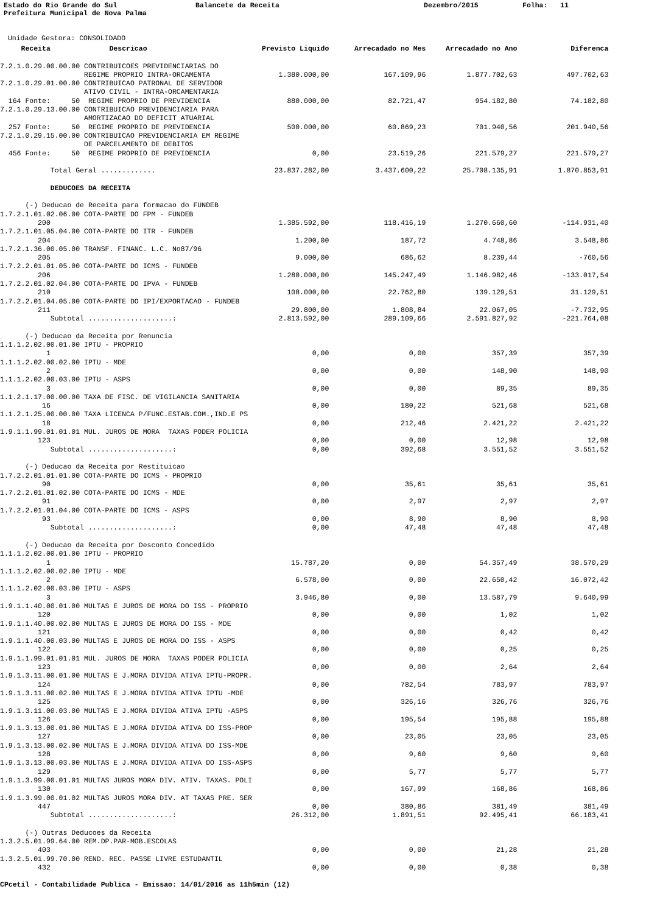Estado do Rio Grande do Sul
Balancete da Receita
Dezembro/2015
Folha: 11
Prefeitura Municipal de Nova Palma
Unidade Gestora: CONSOLIDADO
| Receita Descricao | Previsto Liquido | Arrecadado no Mes | Arrecadado no Ano | Diferenca |
| --- | --- | --- | --- | --- |
| 7.2.1.0.29.00.00.00 CONTRIBUICOES PREVIDENCIARIAS DO | | | | |
| REGIME PROPRIO INTRA-ORCAMENTA | 1.380.000,00 | 167.109,96 | 1.877.702,63 | 497.702,63 |
| 7.2.1.0.29.01.00.00 CONTRIBUICAO PATRONAL DE SERVIDOR | | | | |
| ATIVO CIVIL - INTRA-ORCAMENTARIA | | | | |
| 164 Fonte: 50 REGIME PROPRIO DE PREVIDENCIA | 880.000,00 | 82.721,47 | 954.182,80 | 74.182,80 |
| 7.2.1.0.29.13.00.00 CONTRIBUICAO PREVIDENCIARIA PARA | | | | |
| AMORTIZACAO DO DEFICIT ATUARIAL | | | | |
| 257 Fonte: 50 REGIME PROPRIO DE PREVIDENCIA | 500.000,00 | 60.869,23 | 701.940,56 | 201.940,56 |
| 7.2.1.0.29.15.00.00 CONTRIBUICAO PREVIDENCIARIA EM REGIME | | | | |
| DE PARCELAMENTO DE DEBITOS | | | | |
| 456 Fonte: 50 REGIME PROPRIO DE PREVIDENCIA | 0,00 | 23.519,26 | 221.579,27 | 221.579,27 |
| Total Geral ............. | 23.837.282,00 | 3.437.600,22 | 25.708.135,91 | 1.870.853,91 |
| DEDUCOES DA RECEITA | | | | |
| (-) Deducao de Receita para formacao do FUNDEB | | | | |
| 1.7.2.1.01.02.06.00 COTA-PARTE DO FPM - FUNDEB | | | | |
| 200 | 1.385.592,00 | 118.416,19 | 1.270.660,60 | -114.931,40 |
| 1.7.2.1.01.05.04.00 COTA-PARTE DO ITR - FUNDEB | | | | |
| 204 | 1.200,00 | 187,72 | 4.748,86 | 3.548,86 |
| 1.7.2.1.36.00.05.00 TRANSF. FINANC. L.C. No87/96 | | | | |
| 205 | 9.000,00 | 686,62 | 8.239,44 | -760,56 |
| 1.7.2.2.01.01.05.00 COTA-PARTE DO ICMS - FUNDEB | | | | |
| 206 | 1.280.000,00 | 145.247,49 | 1.146.982,46 | -133.017,54 |
| 1.7.2.2.01.02.04.00 COTA-PARTE DO IPVA - FUNDEB | | | | |
| 210 | 108.000,00 | 22.762,80 | 139.129,51 | 31.129,51 |
| 1.7.2.2.01.04.05.00 COTA-PARTE DO IPI/EXPORTACAO - FUNDEB | | | | |
| 211 | 29.800,00 | 1.808,84 | 22.067,05 | -7.732,95 |
| Subtotal ....................: | 2.813.592,00 | 289.109,66 | 2.591.827,92 | -221.764,08 |
| (-) Deducao da Receita por Renuncia | | | | |
| 1.1.1.2.02.00.01.00 IPTU - PROPRIO | | | | |
| 1 | 0,00 | 0,00 | 357,39 | 357,39 |
| 1.1.1.2.02.00.02.00 IPTU - MDE | | | | |
| 2 | 0,00 | 0,00 | 148,90 | 148,90 |
| 1.1.1.2.02.00.03.00 IPTU - ASPS | | | | |
| 3 | 0,00 | 0,00 | 89,35 | 89,35 |
| 1.1.2.1.17.00.00.00 TAXA DE FISC. DE VIGILANCIA SANITARIA | | | | |
| 16 | 0,00 | 180,22 | 521,68 | 521,68 |
| 1.1.2.1.25.00.00.00 TAXA LICENCA P/FUNC.ESTAB.COM.,IND.E PS | | | | |
| 18 | 0,00 | 212,46 | 2.421,22 | 2.421,22 |
| 1.9.1.1.99.01.01.01 MUL. JUROS DE MORA TAXAS PODER POLICIA | | | | |
| 123 | 0,00 | 0,00 | 12,98 | 12,98 |
| Subtotal ....................: | 0,00 | 392,68 | 3.551,52 | 3.551,52 |
| (-) Deducao da Receita por Restituicao | | | | |
| 1.7.2.2.01.01.01.00 COTA-PARTE DO ICMS - PROPRIO | | | | |
| 90 | 0,00 | 35,61 | 35,61 | 35,61 |
| 1.7.2.2.01.01.02.00 COTA-PARTE DO ICMS - MDE | | | | |
| 91 | 0,00 | 2,97 | 2,97 | 2,97 |
| 1.7.2.2.01.01.04.00 COTA-PARTE DO ICMS - ASPS | | | | |
| 93 | 0,00 | 8,90 | 8,90 | 8,90 |
| Subtotal ....................: | 0,00 | 47,48 | 47,48 | 47,48 |
| (-) Deducao da Receita por Desconto Concedido | | | | |
| 1.1.1.2.02.00.01.00 IPTU - PROPRIO | | | | |
| 1 | 15.787,20 | 0,00 | 54.357,49 | 38.570,29 |
| 1.1.1.2.02.00.02.00 IPTU - MDE | | | | |
| 2 | 6.578,00 | 0,00 | 22.650,42 | 16.072,42 |
| 1.1.1.2.02.00.03.00 IPTU - ASPS | | | | |
| 3 | 3.946,80 | 0,00 | 13.587,79 | 9.640,99 |
| 1.9.1.1.40.00.01.00 MULTAS E JUROS DE MORA DO ISS - PROPRIO | | | | |
| 120 | 0,00 | 0,00 | 1,02 | 1,02 |
| 1.9.1.1.40.00.02.00 MULTAS E JUROS DE MORA DO ISS - MDE | | | | |
| 121 | 0,00 | 0,00 | 0,42 | 0,42 |
| 1.9.1.1.40.00.03.00 MULTAS E JUROS DE MORA DO ISS - ASPS | | | | |
| 122 | 0,00 | 0,00 | 0,25 | 0,25 |
| 1.9.1.1.99.01.01.01 MUL. JUROS DE MORA TAXAS PODER POLICIA | | | | |
| 123 | 0,00 | 0,00 | 2,64 | 2,64 |
| 1.9.1.3.11.00.01.00 MULTAS E J.MORA DIVIDA ATIVA IPTU-PROPR. | | | | |
| 124 | 0,00 | 782,54 | 783,97 | 783,97 |
| 1.9.1.3.11.00.02.00 MULTAS E J.MORA DIVIDA ATIVA IPTU -MDE | | | | |
| 125 | 0,00 | 326,16 | 326,76 | 326,76 |
| 1.9.1.3.11.00.03.00 MULTAS E J.MORA DIVIDA ATIVA IPTU -ASPS | | | | |
| 126 | 0,00 | 195,54 | 195,88 | 195,88 |
| 1.9.1.3.13.00.01.00 MULTAS E J.MORA DIVIDA ATIVA DO ISS-PROP | | | | |
| 127 | 0,00 | 23,05 | 23,05 | 23,05 |
| 1.9.1.3.13.00.02.00 MULTAS E J.MORA DIVIDA ATIVA DO ISS-MDE | | | | |
| 128 | 0,00 | 9,60 | 9,60 | 9,60 |
| 1.9.1.3.13.00.03.00 MULTAS E J.MORA DIVIDA ATIVA DO ISS-ASPS | | | | |
| 129 | 0,00 | 5,77 | 5,77 | 5,77 |
| 1.9.1.3.99.00.01.01 MULTAS JUROS MORA DIV. ATIV. TAXAS. POLI | | | | |
| 130 | 0,00 | 167,99 | 168,86 | 168,86 |
| 1.9.1.3.99.00.01.02 MULTAS JUROS MORA DIV. AT TAXAS PRE. SER | | | | |
| 447 | 0,00 | 380,86 | 381,49 | 381,49 |
| Subtotal ....................: | 26.312,00 | 1.891,51 | 92.495,41 | 66.183,41 |
| (-) Outras Deducoes da Receita | | | | |
| 1.3.2.5.01.99.64.00 REM.DP.PAR-MOB.ESCOLAS | | | | |
| 403 | 0,00 | 0,00 | 21,28 | 21,28 |
| 1.3.2.5.01.99.70.00 REND. REC. PASSE LIVRE ESTUDANTIL | | | | |
| 432 | 0,00 | 0,00 | 0,38 | 0,38 |
CPcetil - Contabilidade Publica - Emissao: 14/01/2016 as 11h5min (12)